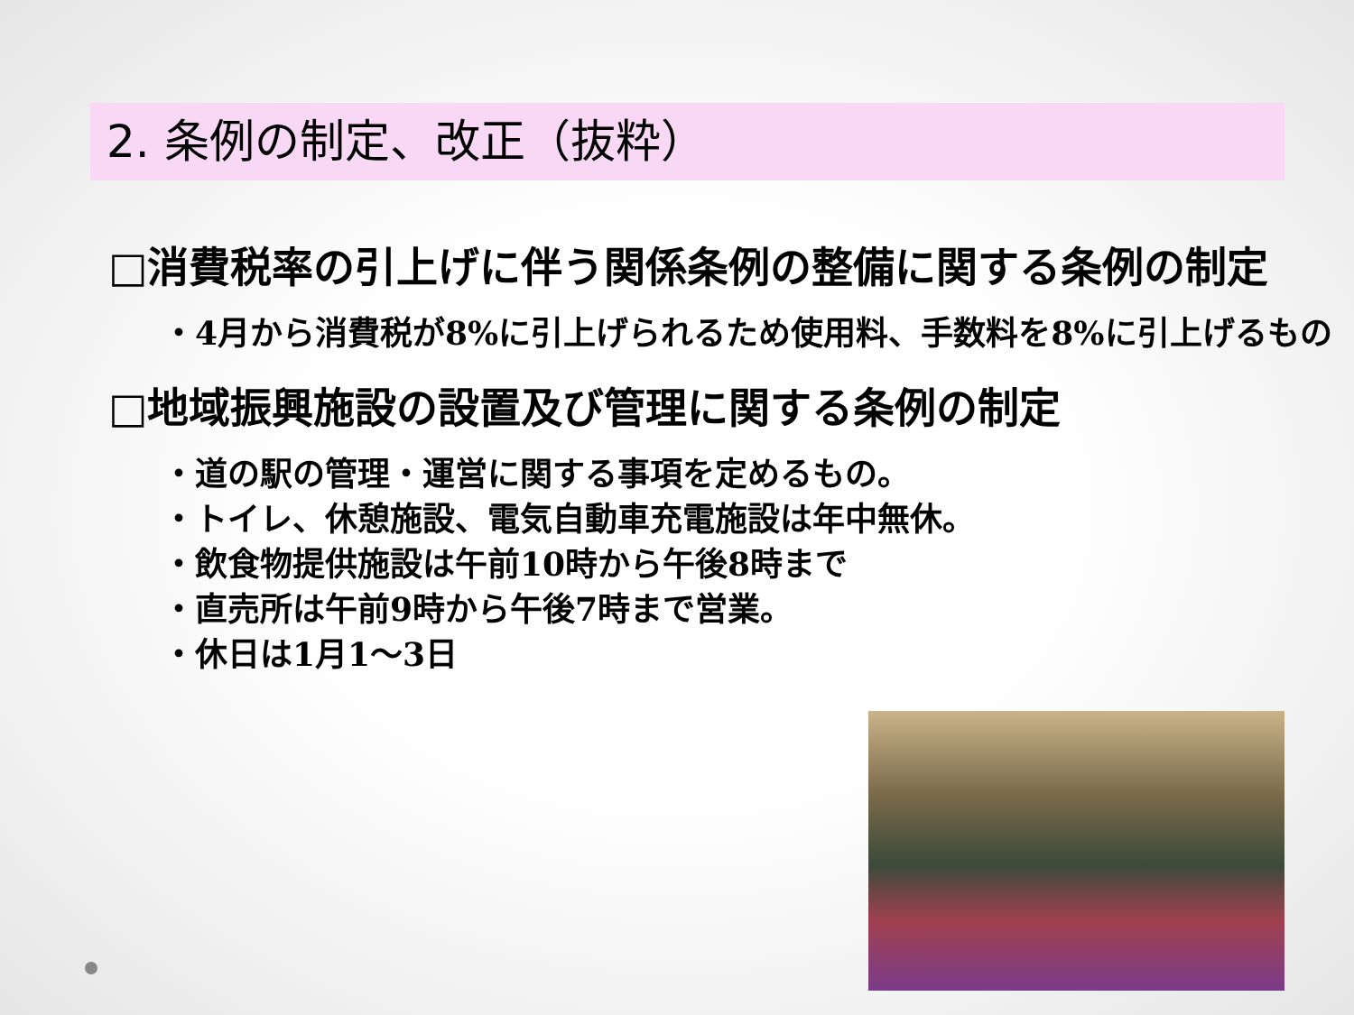2. 条例の制定、改正（抜粋）
□消費税率の引上げに伴う関係条例の整備に関する条例の制定
・4月から消費税が8%に引上げられるため使用料、手数料を8%に引上げるもの
□地域振興施設の設置及び管理に関する条例の制定
・道の駅の管理・運営に関する事項を定めるもの。
・トイレ、休憩施設、電気自動車充電施設は年中無休。
・飲食物提供施設は午前10時から午後8時まで
・直売所は午前9時から午後7時まで営業。
・休日は1月1～3日